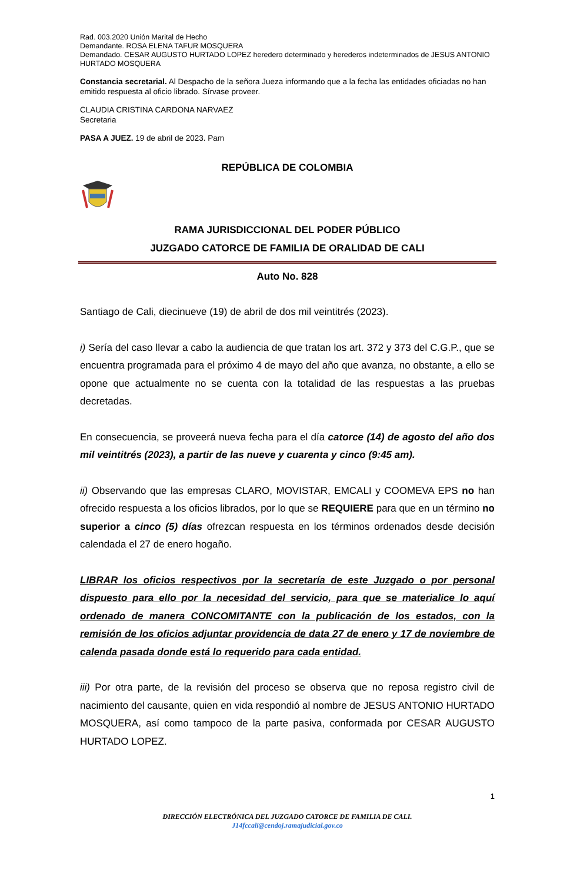Rad. 003.2020 Unión Marital de Hecho
Demandante. ROSA ELENA TAFUR MOSQUERA
Demandado. CESAR AUGUSTO HURTADO LOPEZ heredero determinado y herederos indeterminados de JESUS ANTONIO HURTADO MOSQUERA
Constancia secretarial. Al Despacho de la señora Jueza informando que a la fecha las entidades oficiadas no han emitido respuesta al oficio librado. Sírvase proveer.
CLAUDIA CRISTINA CARDONA NARVAEZ
Secretaria
PASA A JUEZ. 19 de abril de 2023. Pam
REPÚBLICA DE COLOMBIA
RAMA JURISDICCIONAL DEL PODER PÚBLICO
JUZGADO CATORCE DE FAMILIA DE ORALIDAD DE CALI
Auto No. 828
Santiago de Cali, diecinueve (19) de abril de dos mil veintitrés (2023).
i) Sería del caso llevar a cabo la audiencia de que tratan los art. 372 y 373 del C.G.P., que se encuentra programada para el próximo 4 de mayo del año que avanza, no obstante, a ello se opone que actualmente no se cuenta con la totalidad de las respuestas a las pruebas decretadas.
En consecuencia, se proveerá nueva fecha para el día catorce (14) de agosto del año dos mil veintitrés (2023), a partir de las nueve y cuarenta y cinco (9:45 am).
ii) Observando que las empresas CLARO, MOVISTAR, EMCALI y COOMEVA EPS no han ofrecido respuesta a los oficios librados, por lo que se REQUIERE para que en un término no superior a cinco (5) días ofrezcan respuesta en los términos ordenados desde decisión calendada el 27 de enero hogaño.
LIBRAR los oficios respectivos por la secretaría de este Juzgado o por personal dispuesto para ello por la necesidad del servicio, para que se materialice lo aquí ordenado de manera CONCOMITANTE con la publicación de los estados, con la remisión de los oficios adjuntar providencia de data 27 de enero y 17 de noviembre de calenda pasada donde está lo requerido para cada entidad.
iii) Por otra parte, de la revisión del proceso se observa que no reposa registro civil de nacimiento del causante, quien en vida respondió al nombre de JESUS ANTONIO HURTADO MOSQUERA, así como tampoco de la parte pasiva, conformada por CESAR AUGUSTO HURTADO LOPEZ.
1
DIRECCIÓN ELECTRÓNICA DEL JUZGADO CATORCE DE FAMILIA DE CALI.
J14fccali@cendoj.ramajudicial.gov.co